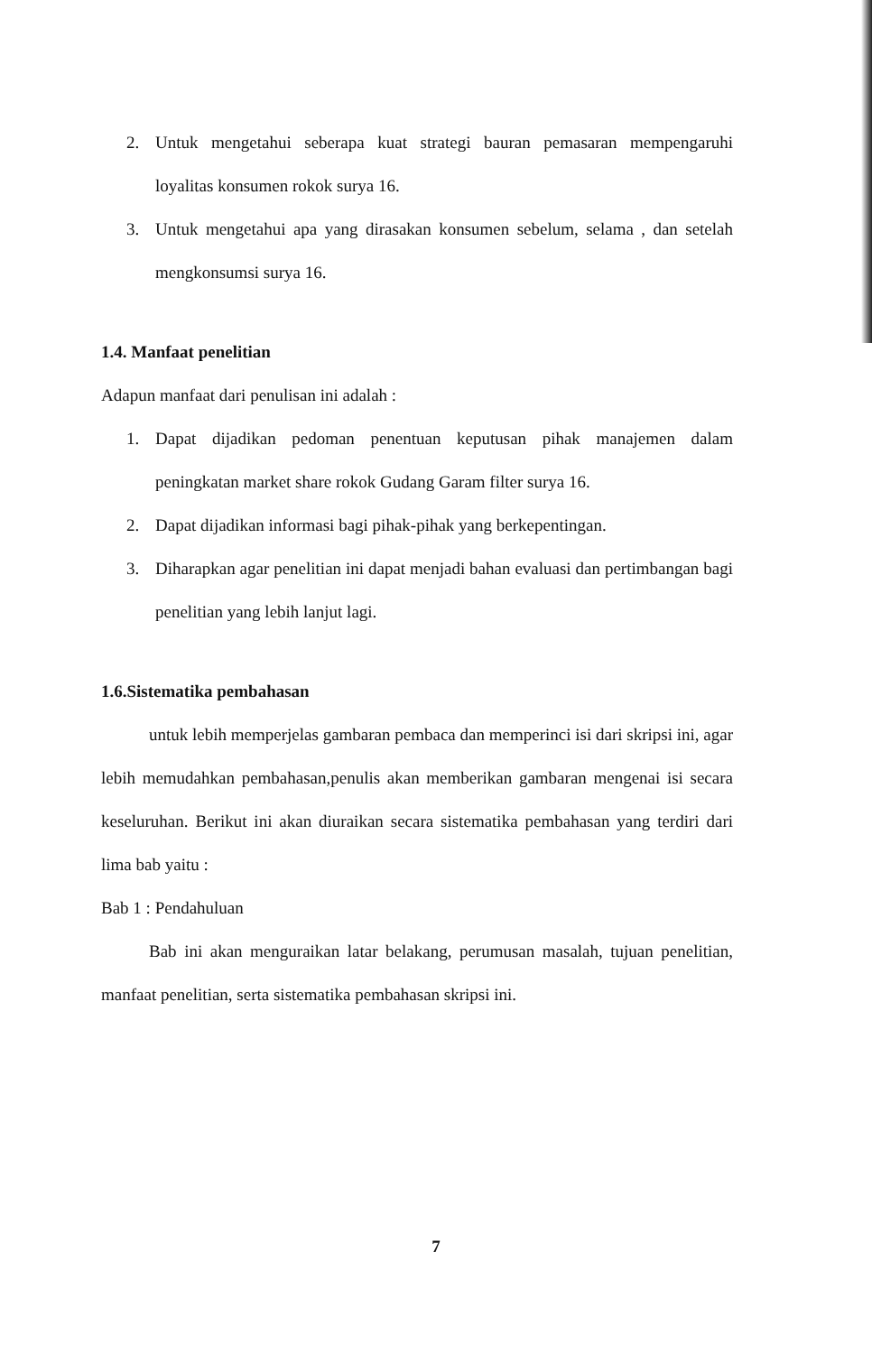2. Untuk mengetahui seberapa kuat strategi bauran pemasaran mempengaruhi loyalitas konsumen rokok surya 16.
3. Untuk mengetahui apa yang dirasakan konsumen sebelum, selama , dan setelah mengkonsumsi surya 16.
1.4. Manfaat penelitian
Adapun manfaat dari penulisan ini adalah :
1. Dapat dijadikan pedoman penentuan keputusan pihak manajemen dalam peningkatan market share rokok Gudang Garam filter surya 16.
2. Dapat dijadikan informasi bagi pihak-pihak yang berkepentingan.
3. Diharapkan agar penelitian ini dapat menjadi bahan evaluasi dan pertimbangan bagi penelitian yang lebih lanjut lagi.
1.6.Sistematika pembahasan
untuk lebih memperjelas gambaran pembaca dan memperinci isi dari skripsi ini, agar lebih memudahkan pembahasan,penulis akan memberikan gambaran mengenai isi secara keseluruhan. Berikut ini akan diuraikan secara sistematika pembahasan yang terdiri dari lima bab yaitu :
Bab 1 : Pendahuluan
Bab ini akan menguraikan latar belakang, perumusan masalah, tujuan penelitian, manfaat penelitian, serta sistematika pembahasan skripsi ini.
7